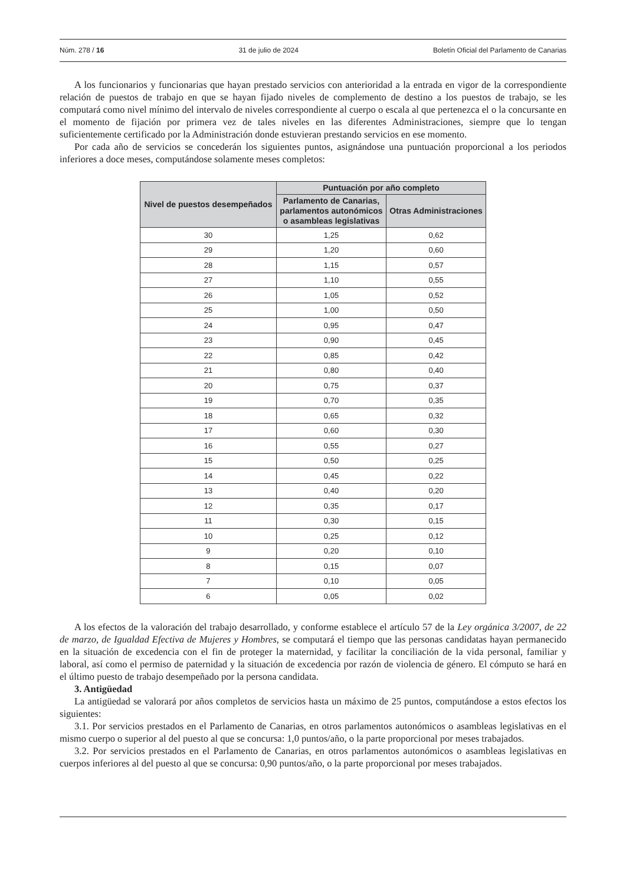Núm. 278 / 16 31 de julio de 2024 Boletín Oficial del Parlamento de Canarias
A los funcionarios y funcionarias que hayan prestado servicios con anterioridad a la entrada en vigor de la correspondiente relación de puestos de trabajo en que se hayan fijado niveles de complemento de destino a los puestos de trabajo, se les computará como nivel mínimo del intervalo de niveles correspondiente al cuerpo o escala al que pertenezca el o la concursante en el momento de fijación por primera vez de tales niveles en las diferentes Administraciones, siempre que lo tengan suficientemente certificado por la Administración donde estuvieran prestando servicios en ese momento.
Por cada año de servicios se concederán los siguientes puntos, asignándose una puntuación proporcional a los periodos inferiores a doce meses, computándose solamente meses completos:
| Nivel de puestos desempeñados | Puntuación por año completo | |
| --- | --- | --- |
| | Parlamento de Canarias, parlamentos autonómicos o asambleas legislativas | Otras Administraciones |
| 30 | 1,25 | 0,62 |
| 29 | 1,20 | 0,60 |
| 28 | 1,15 | 0,57 |
| 27 | 1,10 | 0,55 |
| 26 | 1,05 | 0,52 |
| 25 | 1,00 | 0,50 |
| 24 | 0,95 | 0,47 |
| 23 | 0,90 | 0,45 |
| 22 | 0,85 | 0,42 |
| 21 | 0,80 | 0,40 |
| 20 | 0,75 | 0,37 |
| 19 | 0,70 | 0,35 |
| 18 | 0,65 | 0,32 |
| 17 | 0,60 | 0,30 |
| 16 | 0,55 | 0,27 |
| 15 | 0,50 | 0,25 |
| 14 | 0,45 | 0,22 |
| 13 | 0,40 | 0,20 |
| 12 | 0,35 | 0,17 |
| 11 | 0,30 | 0,15 |
| 10 | 0,25 | 0,12 |
| 9 | 0,20 | 0,10 |
| 8 | 0,15 | 0,07 |
| 7 | 0,10 | 0,05 |
| 6 | 0,05 | 0,02 |
A los efectos de la valoración del trabajo desarrollado, y conforme establece el artículo 57 de la Ley orgánica 3/2007, de 22 de marzo, de Igualdad Efectiva de Mujeres y Hombres, se computará el tiempo que las personas candidatas hayan permanecido en la situación de excedencia con el fin de proteger la maternidad, y facilitar la conciliación de la vida personal, familiar y laboral, así como el permiso de paternidad y la situación de excedencia por razón de violencia de género. El cómputo se hará en el último puesto de trabajo desempeñado por la persona candidata.
3. Antigüedad
La antigüedad se valorará por años completos de servicios hasta un máximo de 25 puntos, computándose a estos efectos los siguientes:
3.1. Por servicios prestados en el Parlamento de Canarias, en otros parlamentos autonómicos o asambleas legislativas en el mismo cuerpo o superior al del puesto al que se concursa: 1,0 puntos/año, o la parte proporcional por meses trabajados.
3.2. Por servicios prestados en el Parlamento de Canarias, en otros parlamentos autonómicos o asambleas legislativas en cuerpos inferiores al del puesto al que se concursa: 0,90 puntos/año, o la parte proporcional por meses trabajados.